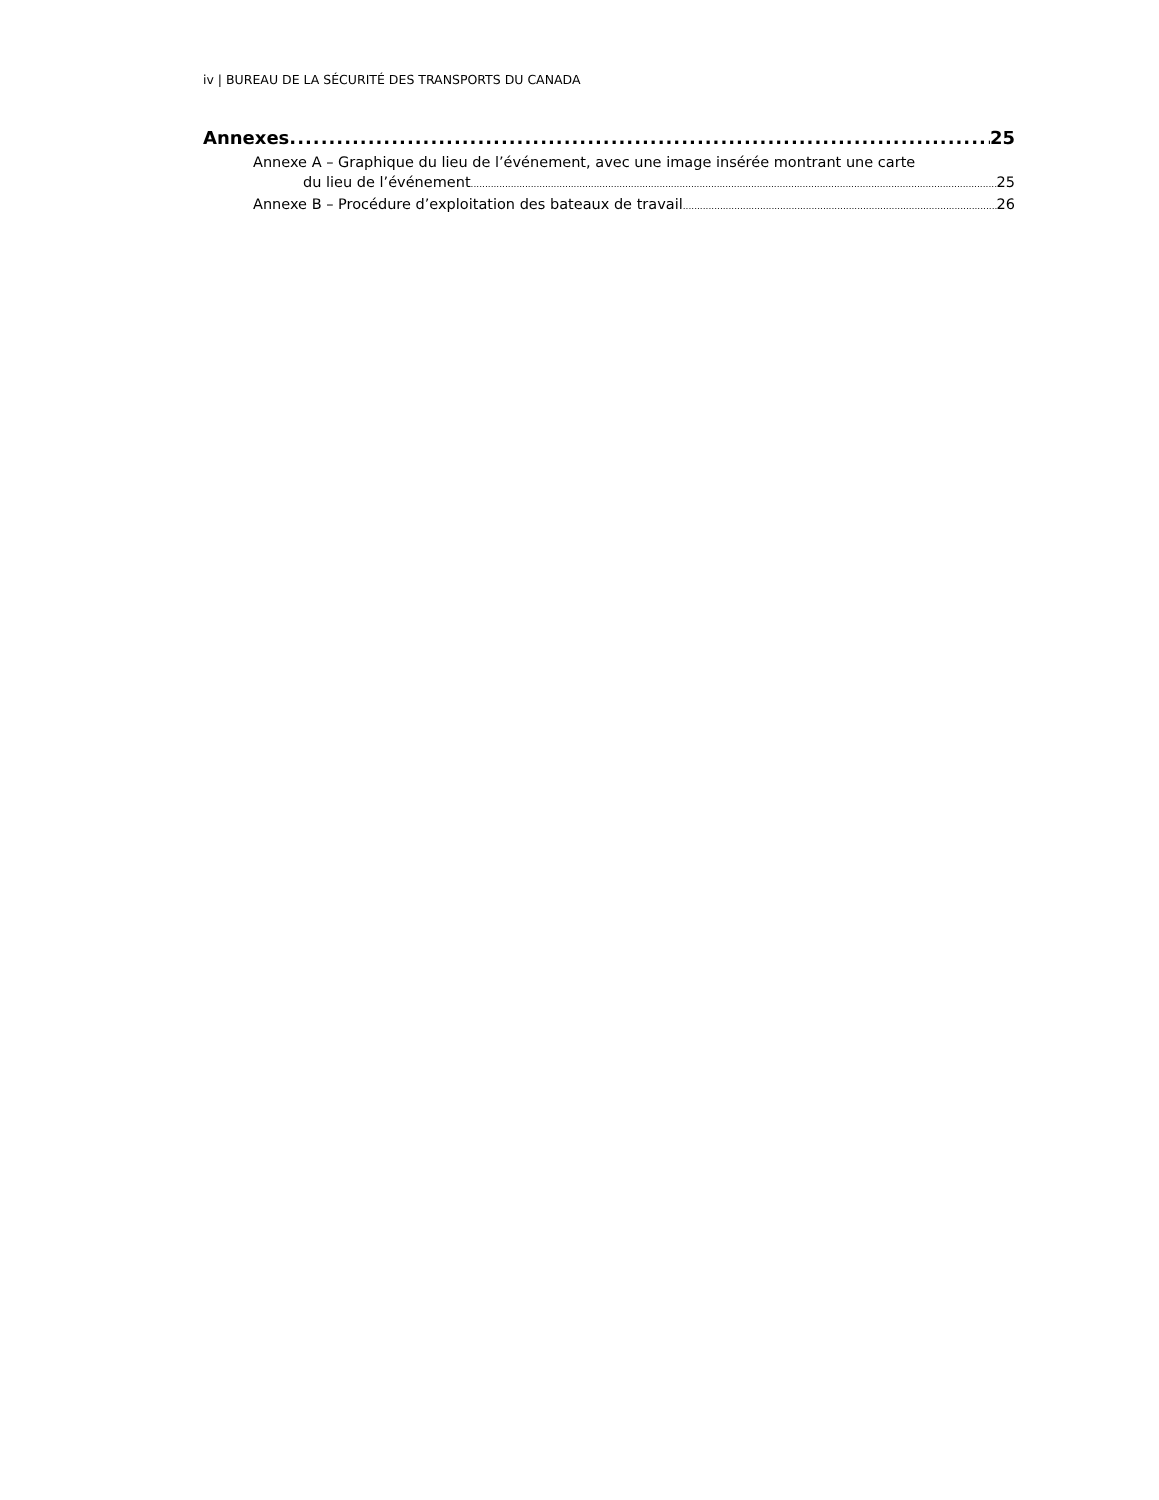iv | BUREAU DE LA SÉCURITÉ DES TRANSPORTS DU CANADA
Annexes 25
Annexe A – Graphique du lieu de l’événement, avec une image insérée montrant une carte
du lieu de l’événement 25
Annexe B – Procédure d’exploitation des bateaux de travail 26